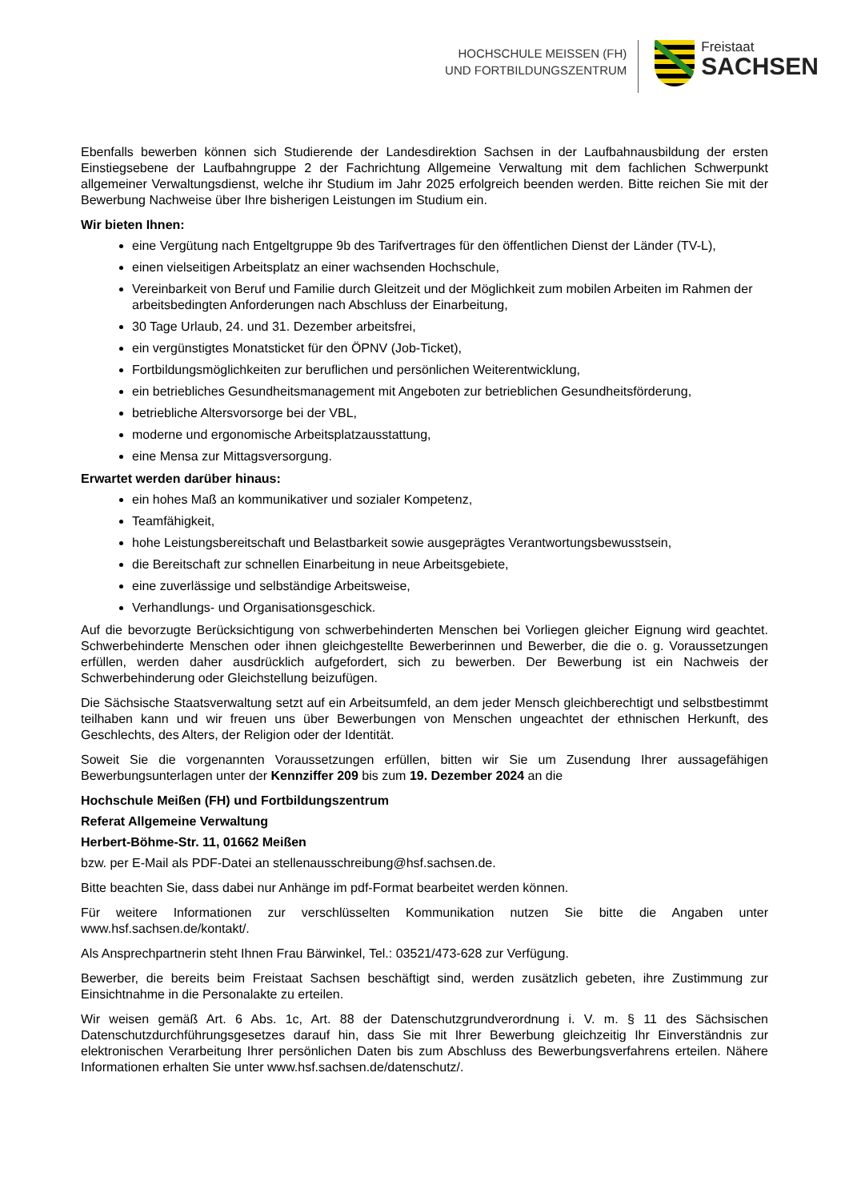HOCHSCHULE MEISSEN (FH)
UND FORTBILDUNGSZENTRUM
Freistaat
SACHSEN
Ebenfalls bewerben können sich Studierende der Landesdirektion Sachsen in der Laufbahnausbildung der ersten Einstiegsebene der Laufbahngruppe 2 der Fachrichtung Allgemeine Verwaltung mit dem fachlichen Schwerpunkt allgemeiner Verwaltungsdienst, welche ihr Studium im Jahr 2025 erfolgreich beenden werden. Bitte reichen Sie mit der Bewerbung Nachweise über Ihre bisherigen Leistungen im Studium ein.
Wir bieten Ihnen:
eine Vergütung nach Entgeltgruppe 9b des Tarifvertrages für den öffentlichen Dienst der Länder (TV-L),
einen vielseitigen Arbeitsplatz an einer wachsenden Hochschule,
Vereinbarkeit von Beruf und Familie durch Gleitzeit und der Möglichkeit zum mobilen Arbeiten im Rahmen der arbeitsbedingten Anforderungen nach Abschluss der Einarbeitung,
30 Tage Urlaub, 24. und 31. Dezember arbeitsfrei,
ein vergünstigtes Monatsticket für den ÖPNV (Job-Ticket),
Fortbildungsmöglichkeiten zur beruflichen und persönlichen Weiterentwicklung,
ein betriebliches Gesundheitsmanagement mit Angeboten zur betrieblichen Gesundheitsförderung,
betriebliche Altersvorsorge bei der VBL,
moderne und ergonomische Arbeitsplatzausstattung,
eine Mensa zur Mittagsversorgung.
Erwartet werden darüber hinaus:
ein hohes Maß an kommunikativer und sozialer Kompetenz,
Teamfähigkeit,
hohe Leistungsbereitschaft und Belastbarkeit sowie ausgeprägtes Verantwortungsbewusstsein,
die Bereitschaft zur schnellen Einarbeitung in neue Arbeitsgebiete,
eine zuverlässige und selbständige Arbeitsweise,
Verhandlungs- und Organisationsgeschick.
Auf die bevorzugte Berücksichtigung von schwerbehinderten Menschen bei Vorliegen gleicher Eignung wird geachtet. Schwerbehinderte Menschen oder ihnen gleichgestellte Bewerberinnen und Bewerber, die die o. g. Voraussetzungen erfüllen, werden daher ausdrücklich aufgefordert, sich zu bewerben. Der Bewerbung ist ein Nachweis der Schwerbehinderung oder Gleichstellung beizufügen.
Die Sächsische Staatsverwaltung setzt auf ein Arbeitsumfeld, an dem jeder Mensch gleichberechtigt und selbstbestimmt teilhaben kann und wir freuen uns über Bewerbungen von Menschen ungeachtet der ethnischen Herkunft, des Geschlechts, des Alters, der Religion oder der Identität.
Soweit Sie die vorgenannten Voraussetzungen erfüllen, bitten wir Sie um Zusendung Ihrer aussagefähigen Bewerbungsunterlagen unter der Kennziffer 209 bis zum 19. Dezember 2024 an die
Hochschule Meißen (FH) und Fortbildungszentrum
Referat Allgemeine Verwaltung
Herbert-Böhme-Str. 11, 01662 Meißen
bzw. per E-Mail als PDF-Datei an stellenausschreibung@hsf.sachsen.de.
Bitte beachten Sie, dass dabei nur Anhänge im pdf-Format bearbeitet werden können.
Für weitere Informationen zur verschlüsselten Kommunikation nutzen Sie bitte die Angaben unter www.hsf.sachsen.de/kontakt/.
Als Ansprechpartnerin steht Ihnen Frau Bärwinkel, Tel.: 03521/473-628 zur Verfügung.
Bewerber, die bereits beim Freistaat Sachsen beschäftigt sind, werden zusätzlich gebeten, ihre Zustimmung zur Einsichtnahme in die Personalakte zu erteilen.
Wir weisen gemäß Art. 6 Abs. 1c, Art. 88 der Datenschutzgrundverordnung i. V. m. § 11 des Sächsischen Datenschutzdurchführungsgesetzes darauf hin, dass Sie mit Ihrer Bewerbung gleichzeitig Ihr Einverständnis zur elektronischen Verarbeitung Ihrer persönlichen Daten bis zum Abschluss des Bewerbungsverfahrens erteilen. Nähere Informationen erhalten Sie unter www.hsf.sachsen.de/datenschutz/.